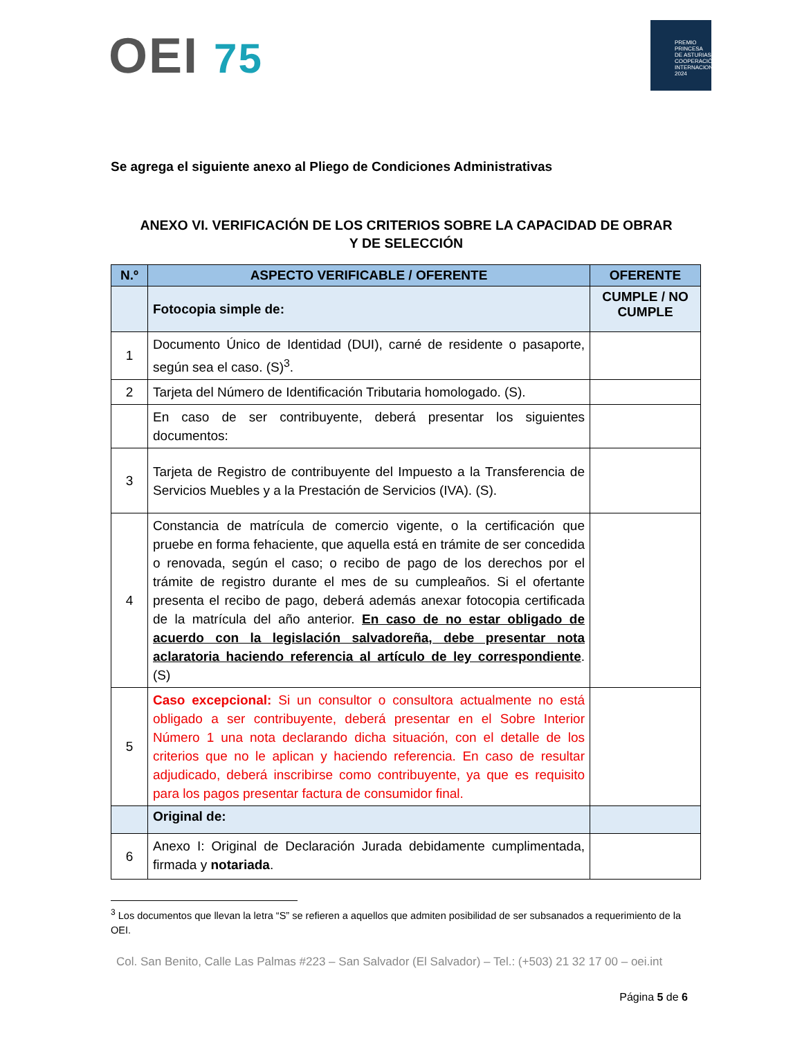OEI 75
PREMIO
PRINCESA
DE ASTURIAS
COOPERACIÓN INTERNACIONAL 2024
Se agrega el siguiente anexo al Pliego de Condiciones Administrativas
ANEXO VI. VERIFICACIÓN DE LOS CRITERIOS SOBRE LA CAPACIDAD DE OBRAR
Y DE SELECCIÓN
| N.º | ASPECTO VERIFICABLE / OFERENTE | OFERENTE |
| --- | --- | --- |
| | Fotocopia simple de: | CUMPLE / NO CUMPLE |
| 1 | Documento Único de Identidad (DUI), carné de residente o pasaporte, según sea el caso. (S)<sup>3</sup>. | |
| 2 | Tarjeta del Número de Identificación Tributaria homologado. (S). | |
| | En caso de ser contribuyente, deberá presentar los siguientes documentos: | |
| 3 | Tarjeta de Registro de contribuyente del Impuesto a la Transferencia de Servicios Muebles y a la Prestación de Servicios (IVA). (S). | |
| 4 | Constancia de matrícula de comercio vigente, o la certificación que pruebe en forma fehaciente, que aquella está en trámite de ser concedida o renovada, según el caso; o recibo de pago de los derechos por el trámite de registro durante el mes de su cumpleaños. Si el ofertante presenta el recibo de pago, deberá además anexar fotocopia certificada de la matrícula del año anterior. En caso de no estar obligado de acuerdo con la legislación salvadoreña, debe presentar nota aclaratoria haciendo referencia al artículo de ley correspondiente . (S) | |
| 5 | Caso excepcional: Si un consultor o consultora actualmente no está obligado a ser contribuyente, deberá presentar en el Sobre Interior Número 1 una nota declarando dicha situación, con el detalle de los criterios que no le aplican y haciendo referencia. En caso de resultar adjudicado, deberá inscribirse como contribuyente, ya que es requisito para los pagos presentar factura de consumidor final. | |
| | Original de: | |
| 6 | Anexo I: Original de Declaración Jurada debidamente cumplimentada, firmada y notariada . | |
<sup>3</sup> Los documentos que llevan la letra “S” se refieren a aquellos que admiten posibilidad de ser subsanados a requerimiento de la OEI.
Col. San Benito, Calle Las Palmas #223 – San Salvador (El Salvador) – Tel.: (+503) 21 32 17 00 – oei.int
Página 5 de 6